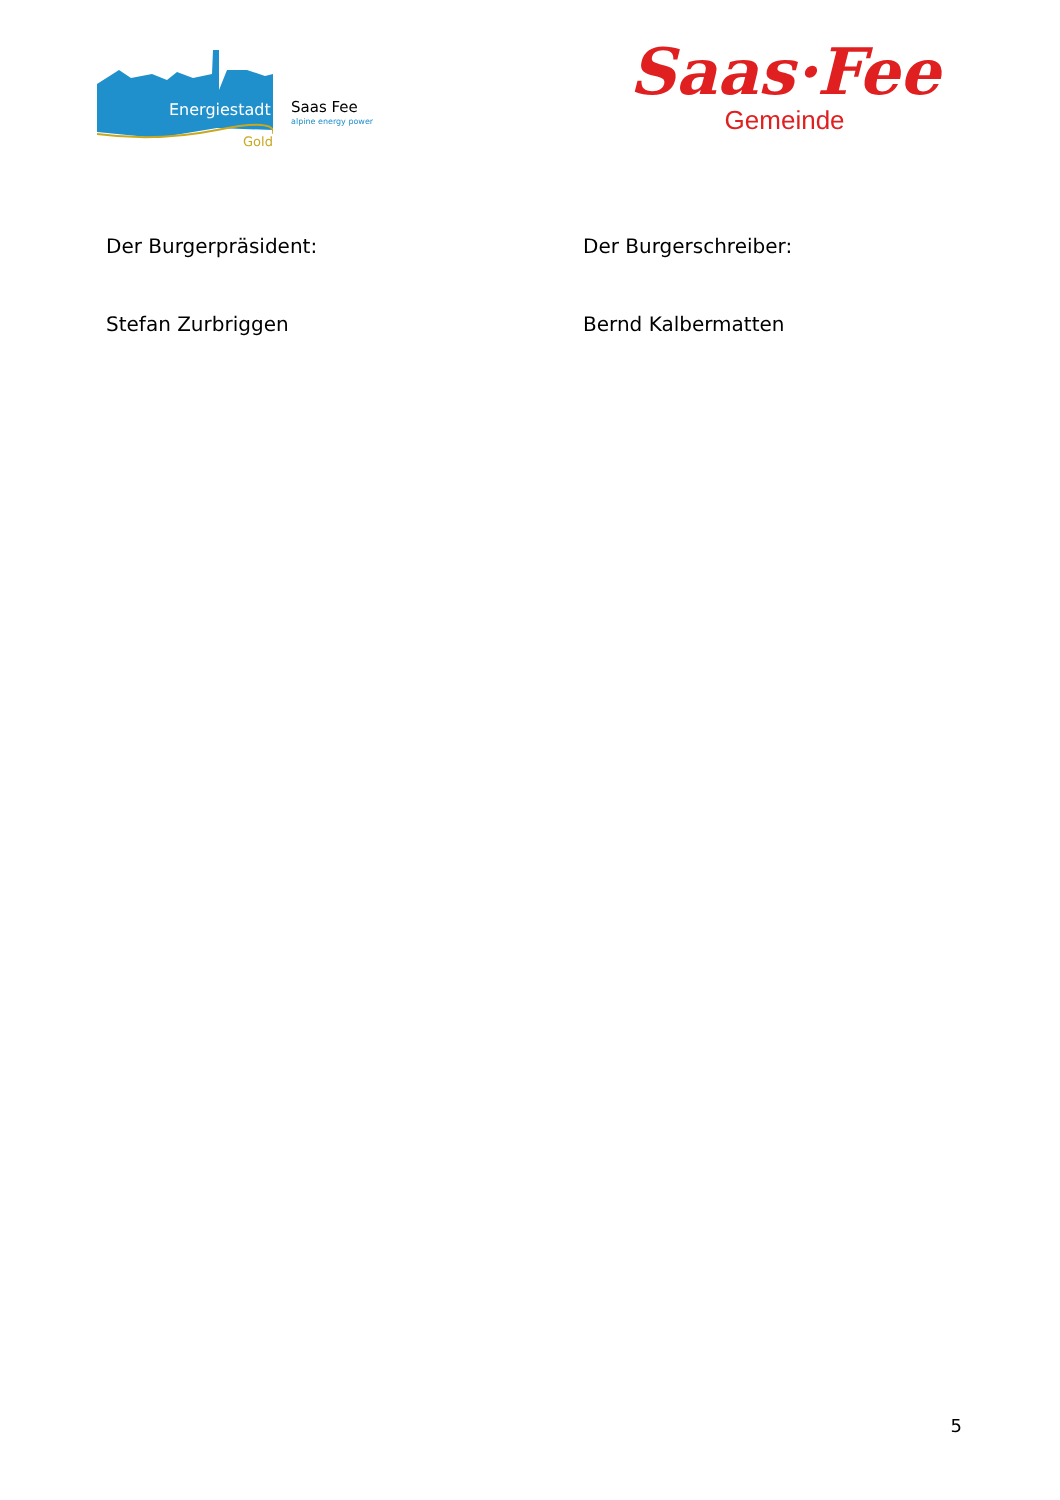Energiestadt
Gold
Saas Fee
alpine energy power
Saas·Fee
Gemeinde
Der Burgerpräsident: Der Burgerschreiber:
Stefan Zurbriggen Bernd Kalbermatten
5